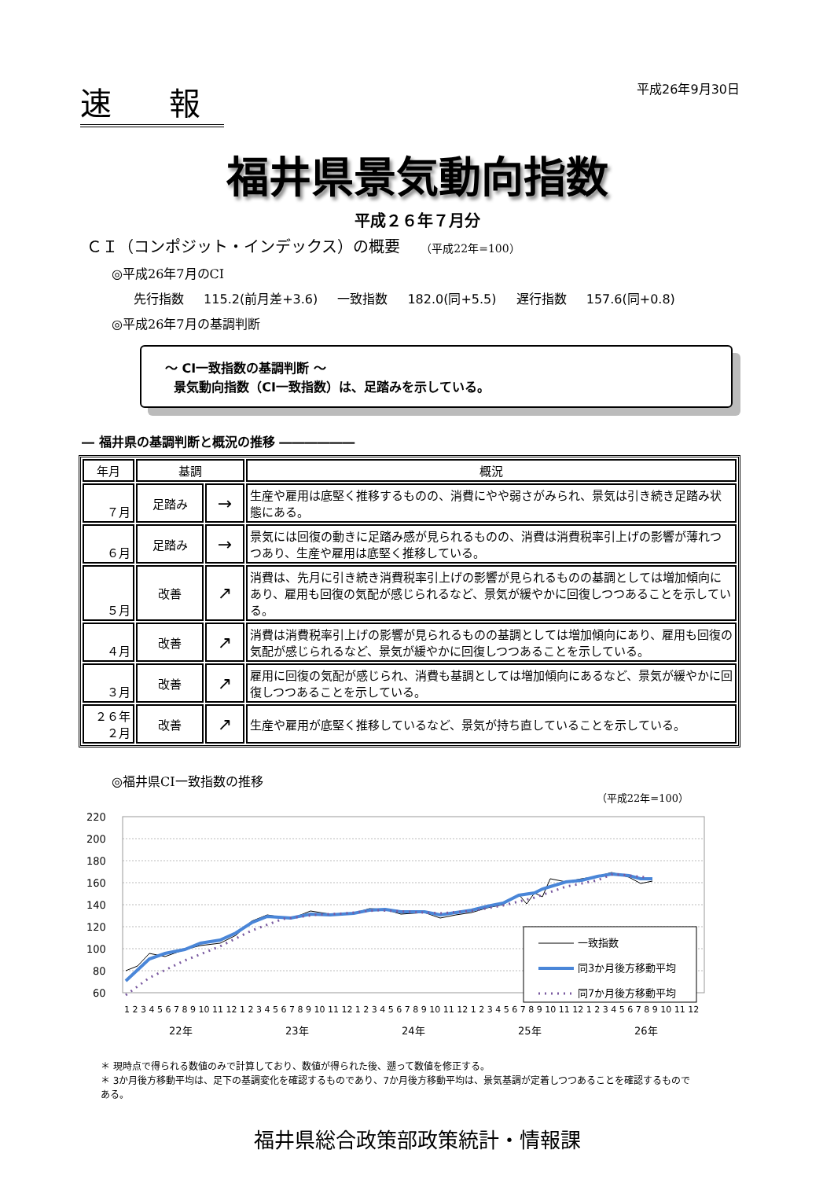速 報
平成26年9月30日
福井県景気動向指数
平成２６年７月分
ＣＩ（コンポジット・インデックス）の概要 （平成22年=100）
◎平成26年7月のCI
先行指数 115.2(前月差+3.6) 一致指数 182.0(同+5.5) 遅行指数 157.6(同+0.8)
◎平成26年7月の基調判断
～ CI一致指数の基調判断 ～
景気動向指数（CI一致指数）は、足踏みを示している。
― 福井県の基調判断と概況の推移 ――――――
| 年月 | 基調 | | 概況 |
| --- | --- | --- | --- |
| ７月 | 足踏み | → | 生産や雇用は底堅く推移するものの、消費にやや弱さがみられ、景気は引き続き足踏み状態にある。 |
| ６月 | 足踏み | → | 景気には回復の動きに足踏み感が見られるものの、消費は消費税率引上げの影響が薄れつつあり、生産や雇用は底堅く推移している。 |
| ５月 | 改善 | ↗ | 消費は、先月に引き続き消費税率引上げの影響が見られるものの基調としては増加傾向にあり、雇用も回復の気配が感じられるなど、景気が緩やかに回復しつつあることを示している。 |
| ４月 | 改善 | ↗ | 消費は消費税率引上げの影響が見られるものの基調としては増加傾向にあり、雇用も回復の気配が感じられるなど、景気が緩やかに回復しつつあることを示している。 |
| ３月 | 改善 | ↗ | 雇用に回復の気配が感じられ、消費も基調としては増加傾向にあるなど、景気が緩やかに回復しつつあることを示している。 |
| ２６年 ２月 | 改善 | ↗ | 生産や雇用が底堅く推移しているなど、景気が持ち直していることを示している。 |
◎福井県CI一致指数の推移
（平成22年=100）
220
200
180
160
140
120
100
80
60
一致指数
同3か月後方移動平均
同7か月後方移動平均
1 2 3 4 5 6 7 8 9 10 11 12 1 2 3 4 5 6 7 8 9 10 11 12 1 2 3 4 5 6 7 8 9 10 11 12 1 2 3 4 5 6 7 8 9 10 11 12 1 2 3 4 5 6 7 8 9 10 11 12
22年
23年
24年
25年
26年
＊ 現時点で得られる数値のみで計算しており、数値が得られた後、遡って数値を修正する。
＊ 3か月後方移動平均は、足下の基調変化を確認するものであり、7か月後方移動平均は、景気基調が定着しつつあることを確認するものである。
福井県総合政策部政策統計・情報課